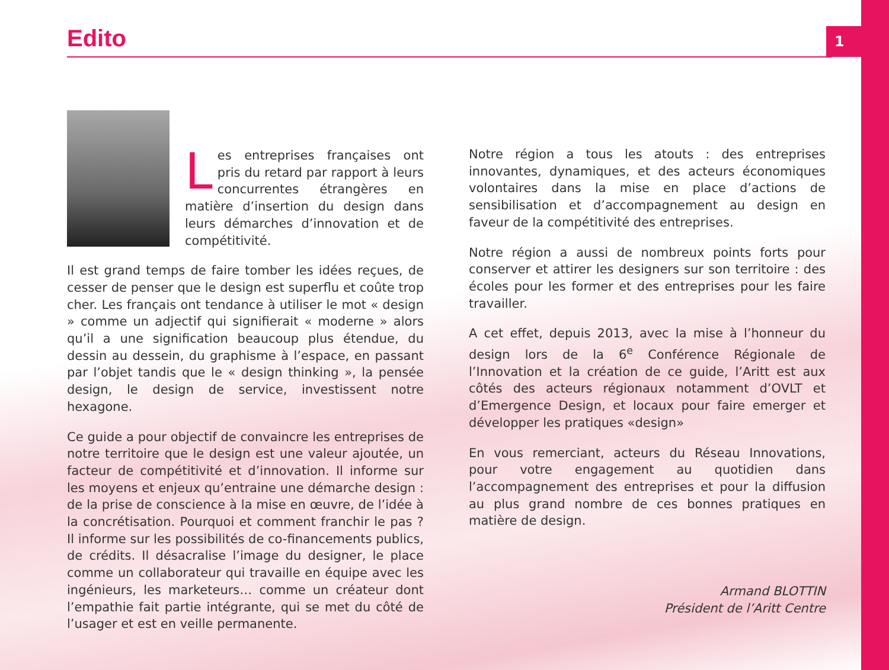1 Edito
Les entreprises françaises ont pris du retard par rapport à leurs concurrentes étrangères en matière d’insertion du design dans leurs démarches d’innovation et de compétitivité.
Il est grand temps de faire tomber les idées reçues, de cesser de penser que le design est superflu et coûte trop cher. Les français ont tendance à utiliser le mot « design » comme un adjectif qui signifierait « moderne » alors qu’il a une signification beaucoup plus étendue, du dessin au dessein, du graphisme à l’espace, en passant par l’objet tandis que le « design thinking », la pensée design, le design de service, investissent notre hexagone.
Ce guide a pour objectif de convaincre les entreprises de notre territoire que le design est une valeur ajoutée, un facteur de compétitivité et d’innovation. Il informe sur les moyens et enjeux qu’entraine une démarche design : de la prise de conscience à la mise en œuvre, de l’idée à la concrétisation. Pourquoi et comment franchir le pas ? Il informe sur les possibilités de co-financements publics, de crédits. Il désacralise l’image du designer, le place comme un collaborateur qui travaille en équipe avec les ingénieurs, les marketeurs… comme un créateur dont l’empathie fait partie intégrante, qui se met du côté de l’usager et est en veille permanente.
Notre région a tous les atouts : des entreprises innovantes, dynamiques, et des acteurs économiques volontaires dans la mise en place d’actions de sensibilisation et d’accompagnement au design en faveur de la compétitivité des entreprises.
Notre région a aussi de nombreux points forts pour conserver et attirer les designers sur son territoire : des écoles pour les former et des entreprises pour les faire travailler.
A cet effet, depuis 2013, avec la mise à l’honneur du design lors de la 6<sup>e</sup> Conférence Régionale de l’Innovation et la création de ce guide, l’Aritt est aux côtés des acteurs régionaux notamment d’OVLT et d’Emergence Design, et locaux pour faire emerger et développer les pratiques «design»
En vous remerciant, acteurs du Réseau Innovations, pour votre engagement au quotidien dans l’accompagnement des entreprises et pour la diffusion au plus grand nombre de ces bonnes pratiques en matière de design.
Armand BLOTTIN
Président de l’Aritt Centre